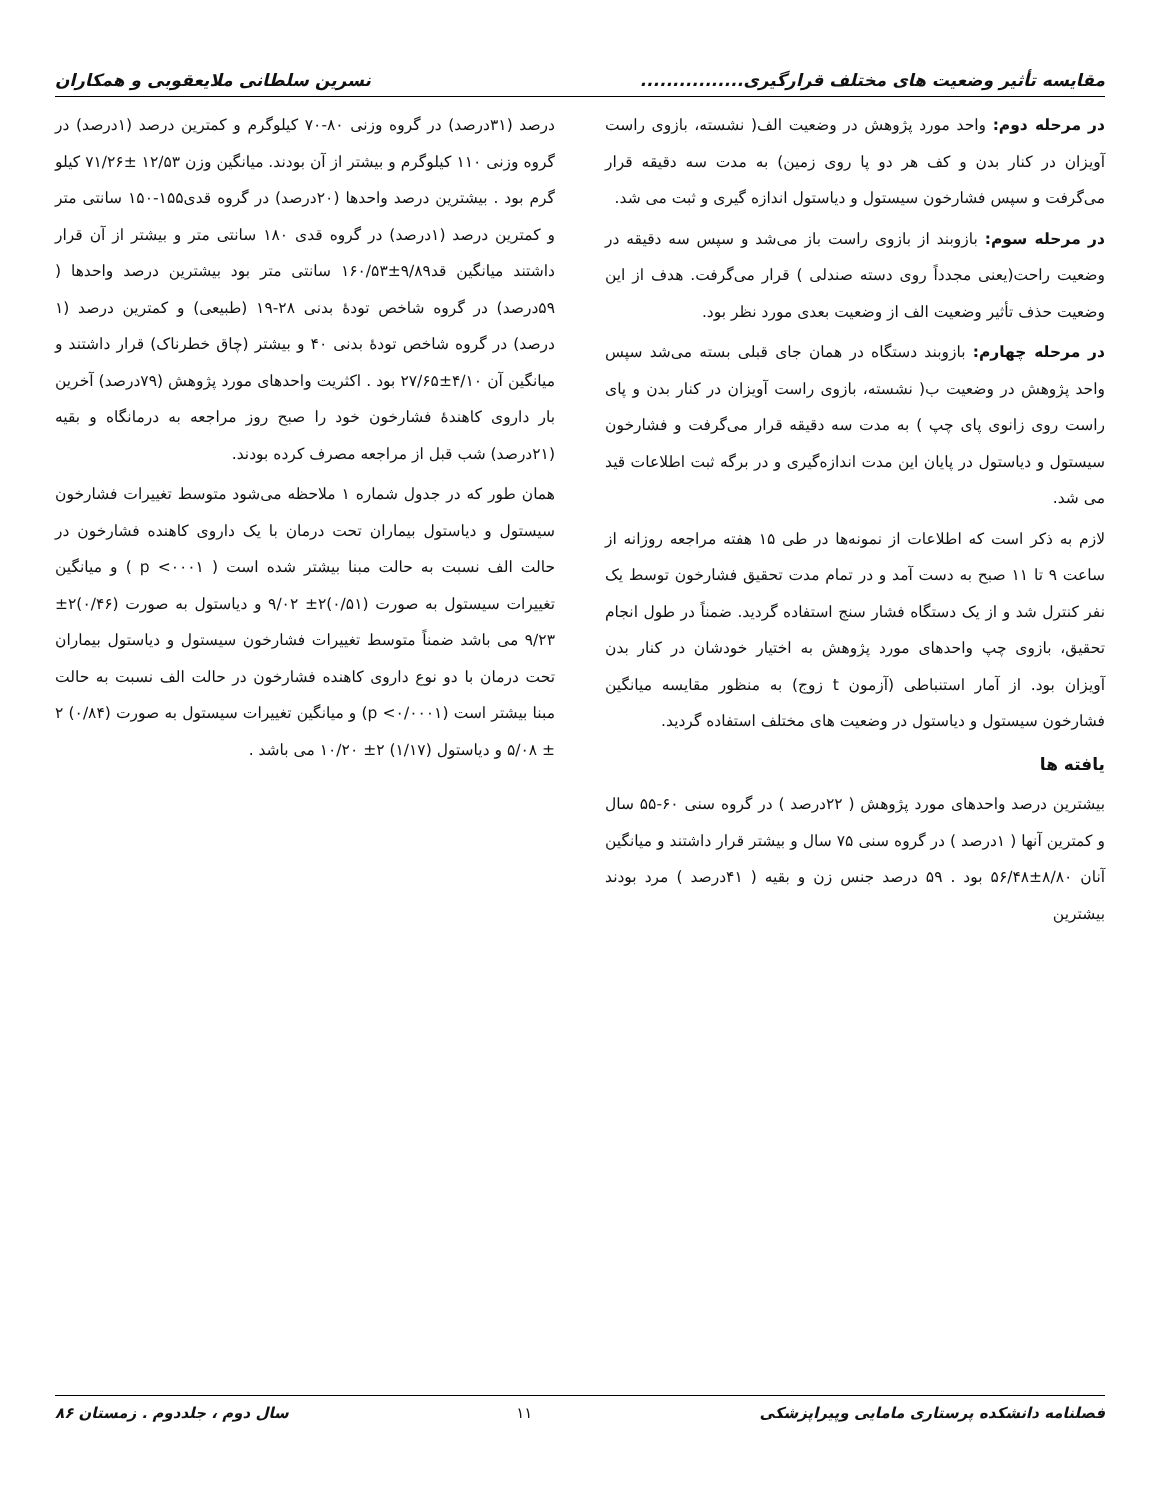مقایسه تأثیر وضعیت های مختلف قرارگیری................ نسرین سلطانی ملایعقوبی و همکاران
در مرحله دوم: واحد مورد پژوهش در وضعیت الف( نشسته، بازوی راست آویزان در کنار بدن و کف هر دو پا روی زمین) به مدت سه دقیقه قرار می‌گرفت و سپس فشارخون سیستول و دیاستول اندازه گیری و ثبت می شد.
در مرحله سوم: بازوبند از بازوی راست باز می‌شد و سپس سه دقیقه در وضعیت راحت(یعنی مجدداً روی دسته صندلی ) قرار می‌گرفت. هدف از این وضعیت حذف تأثیر وضعیت الف از وضعیت بعدی مورد نظر بود.
در مرحله چهارم: بازوبند دستگاه در همان جای قبلی بسته می‌شد سپس واحد پژوهش در وضعیت ب( نشسته، بازوی راست آویزان در کنار بدن و پای راست روی زانوی پای چپ ) به مدت سه دقیقه قرار می‌گرفت و فشارخون سیستول و دیاستول در پایان این مدت اندازه‌گیری و در برگه ثبت اطلاعات قید می شد.
لازم به ذکر است که اطلاعات از نمونه‌ها در طی ۱۵ هفته مراجعه روزانه از ساعت ۹ تا ۱۱ صبح به دست آمد و در تمام مدت تحقیق فشارخون توسط یک نفر کنترل شد و از یک دستگاه فشار سنج استفاده گردید. ضمناً در طول انجام تحقیق، بازوی چپ واحدهای مورد پژوهش به اختیار خودشان در کنار بدن آویزان بود. از آمار استنباطی (آزمون t زوج) به منظور مقایسه میانگین فشارخون سیستول و دیاستول در وضعیت های مختلف استفاده گردید.
یافته ها
بیشترین درصد واحدهای مورد پژوهش ( ۲۲درصد ) در گروه سنی ۶۰-۵۵ سال و کمترین آنها ( ۱درصد ) در گروه سنی ۷۵ سال و بیشتر قرار داشتند و میانگین آنان ۸/۸۰±۵۶/۴۸ بود . ۵۹ درصد جنس زن و بقیه ( ۴۱درصد ) مرد بودند بیشترین
درصد (۳۱درصد) در گروه وزنی ۸۰-۷۰ کیلوگرم و کمترین درصد (۱درصد) در گروه وزنی ۱۱۰ کیلوگرم و بیشتر از آن بودند. میانگین وزن ۱۲/۵۳ ±۷۱/۲۶ کیلو گرم بود . بیشترین درصد واحدها (۲۰درصد) در گروه قدی۱۵۵-۱۵۰ سانتی متر و کمترین درصد (۱درصد) در گروه قدی ۱۸۰ سانتی متر و بیشتر از آن قرار داشتند میانگین قد۹/۸۹±۱۶۰/۵۳ سانتی متر بود بیشترین درصد واحدها ( ۵۹درصد) در گروه شاخص تودهٔ بدنی ۲۸-۱۹ (طبیعی) و کمترین درصد (۱ درصد) در گروه شاخص تودهٔ بدنی ۴۰ و بیشتر (چاق خطرناک) قرار داشتند و میانگین آن ۴/۱۰±۲۷/۶۵ بود . اکثریت واحدهای مورد پژوهش (۷۹درصد) آخرین بار داروی کاهندهٔ فشارخون خود را صبح روز مراجعه به درمانگاه و بقیه (۲۱درصد) شب قبل از مراجعه مصرف کرده بودند.
همان طور که در جدول شماره ۱ ملاحظه می‌شود متوسط تغییرات فشارخون سیستول و دیاستول بیماران تحت درمان با یک داروی کاهنده فشارخون در حالت الف نسبت به حالت مبنا بیشتر شده است ( p <۰۰۰۱ ) و میانگین تغییرات سیستول به صورت (۰/۵۱)۲± ۹/۰۲ و دیاستول به صورت (۰/۴۶)۲± ۹/۲۳ می باشد ضمناً متوسط تغییرات فشارخون سیستول و دیاستول بیماران تحت درمان با دو نوع داروی کاهنده فشارخون در حالت الف نسبت به حالت مبنا بیشتر است (p <۰/۰۰۰۱) و میانگین تغییرات سیستول به صورت (۰/۸۴) ۲ ± ۵/۰۸ و دیاستول (۱/۱۷) ۲± ۱۰/۲۰ می باشد .
فصلنامه دانشکده پرستاری مامایی وپیراپزشکی ۱۱ سال دوم ، جلددوم . زمستان ۸۶